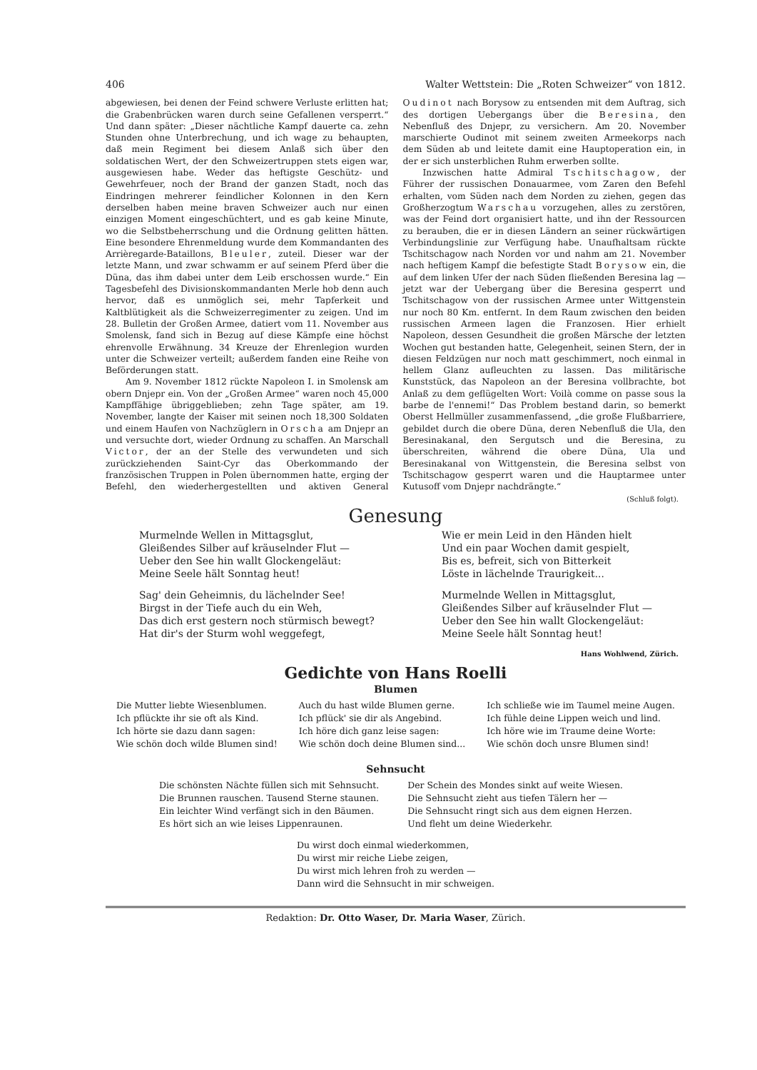406 Walter Wettstein: Die „Roten Schweizer“ von 1812.
abgewiesen, bei denen der Feind schwere Verluste erlitten hat; die Grabenbrücken waren durch seine Gefallenen versperrt.“ Und dann später: „Dieser nächtliche Kampf dauerte ca. zehn Stunden ohne Unterbrechung, und ich wage zu behaupten, daß mein Regiment bei diesem Anlaß sich über den soldatischen Wert, der den Schweizertruppen stets eigen war, ausgewiesen habe. Weder das heftigste Geschütz- und Gewehrfeuer, noch der Brand der ganzen Stadt, noch das Eindringen mehrerer feindlicher Kolonnen in den Kern derselben haben meine braven Schweizer auch nur einen einzigen Moment eingeschüchtert, und es gab keine Minute, wo die Selbstbeherrschung und die Ordnung gelitten hätten. Eine besondere Ehrenmeldung wurde dem Kommandanten des Arrièregarde-Bataillons, Bleuler, zuteil. Dieser war der letzte Mann, und zwar schwamm er auf seinem Pferd über die Düna, das ihm dabei unter dem Leib erschossen wurde.“ Ein Tagesbefehl des Divisionskommandanten Merle hob denn auch hervor, daß es unmöglich sei, mehr Tapferkeit und Kaltblütigkeit als die Schweizerregimenter zu zeigen. Und im 28. Bulletin der Großen Armee, datiert vom 11. November aus Smolensk, fand sich in Bezug auf diese Kämpfe eine höchst ehrenvolle Erwähnung. 34 Kreuze der Ehrenlegion wurden unter die Schweizer verteilt; außerdem fanden eine Reihe von Beförderungen statt.
Am 9. November 1812 rückte Napoleon I. in Smolensk am obern Dnjepr ein. Von der „Großen Armee“ waren noch 45,000 Kampffähige übriggeblieben; zehn Tage später, am 19. November, langte der Kaiser mit seinen noch 18,300 Soldaten und einem Haufen von Nachzüglern in Orscha am Dnjepr an und versuchte dort, wieder Ordnung zu schaffen. An Marschall Victor, der an der Stelle des verwundeten und sich zurückziehenden Saint-Cyr das Oberkommando der französischen Truppen in Polen übernommen hatte, erging der Befehl, den wiederhergestellten und aktiven General Oudinot nach Borysow zu entsenden mit dem Auftrag, sich des dortigen Uebergangs über die Beresina, den Nebenfluß des Dnjepr, zu versichern. Am 20. November marschierte Oudinot mit seinem zweiten Armeekorps nach dem Süden ab und leitete damit eine Hauptoperation ein, in der er sich unsterblichen Ruhm erwerben sollte.
Inzwischen hatte Admiral Tschitschagow, der Führer der russischen Donauarmee, vom Zaren den Befehl erhalten, vom Süden nach dem Norden zu ziehen, gegen das Großherzogtum Warschau vorzugehen, alles zu zerstören, was der Feind dort organisiert hatte, und ihn der Ressourcen zu berauben, die er in diesen Ländern an seiner rückwärtigen Verbindungslinie zur Verfügung habe. Unaufhaltsam rückte Tschitschagow nach Norden vor und nahm am 21. November nach heftigem Kampf die befestigte Stadt Borysow ein, die auf dem linken Ufer der nach Süden fließenden Beresina lag — jetzt war der Uebergang über die Beresina gesperrt und Tschitschagow von der russischen Armee unter Wittgenstein nur noch 80 Km. entfernt. In dem Raum zwischen den beiden russischen Armeen lagen die Franzosen. Hier erhielt Napoleon, dessen Gesundheit die großen Märsche der letzten Wochen gut bestanden hatte, Gelegenheit, seinen Stern, der in diesen Feldzügen nur noch matt geschimmert, noch einmal in hellem Glanz aufleuchten zu lassen. Das militärische Kunststück, das Napoleon an der Beresina vollbrachte, bot Anlaß zu dem geflügelten Wort: Voilà comme on passe sous la barbe de l'ennemi!“ Das Problem bestand darin, so bemerkt Oberst Hellmüller zusammenfassend, „die große Flußbarriere, gebildet durch die obere Düna, deren Nebenfluß die Ula, den Beresinakanal, den Sergutsch und die Beresina, zu überschreiten, während die obere Düna, Ula und Beresinakanal von Wittgenstein, die Beresina selbst von Tschitschagow gesperrt waren und die Hauptarmee unter Kutusoff vom Dnjepr nachdrängte.“
(Schluß folgt).
Genesung
Murmelnde Wellen in Mittagsglut,
Gleißendes Silber auf kräuselnder Flut —
Ueber den See hin wallt Glockengeläut:
Meine Seele hält Sonntag heut!
Sag' dein Geheimnis, du lächelnder See!
Birgst in der Tiefe auch du ein Weh,
Das dich erst gestern noch stürmisch bewegt?
Hat dir's der Sturm wohl weggefegt,
Wie er mein Leid in den Händen hielt
Und ein paar Wochen damit gespielt,
Bis es, befreit, sich von Bitterkeit
Löste in lächelnde Traurigkeit...
Murmelnde Wellen in Mittagsglut,
Gleißendes Silber auf kräuselnder Flut —
Ueber den See hin wallt Glockengeläut:
Meine Seele hält Sonntag heut!
Hans Wohlwend, Zürich.
Gedichte von Hans Roelli
Blumen
Die Mutter liebte Wiesenblumen.
Ich pflückte ihr sie oft als Kind.
Ich hörte sie dazu dann sagen:
Wie schön doch wilde Blumen sind!
Auch du hast wilde Blumen gerne.
Ich pflück' sie dir als Angebind.
Ich höre dich ganz leise sagen:
Wie schön doch deine Blumen sind...
Ich schließe wie im Taumel meine Augen.
Ich fühle deine Lippen weich und lind.
Ich höre wie im Traume deine Worte:
Wie schön doch unsre Blumen sind!
Sehnsucht
Die schönsten Nächte füllen sich mit Sehnsucht.
Die Brunnen rauschen. Tausend Sterne staunen.
Ein leichter Wind verfängt sich in den Bäumen.
Es hört sich an wie leises Lippenraunen.
Der Schein des Mondes sinkt auf weite Wiesen.
Die Sehnsucht zieht aus tiefen Tälern her —
Die Sehnsucht ringt sich aus dem eignen Herzen.
Und fleht um deine Wiederkehr.
Du wirst doch einmal wiederkommen,
Du wirst mir reiche Liebe zeigen,
Du wirst mich lehren froh zu werden —
Dann wird die Sehnsucht in mir schweigen.
Redaktion: Dr. Otto Waser, Dr. Maria Waser, Zürich.